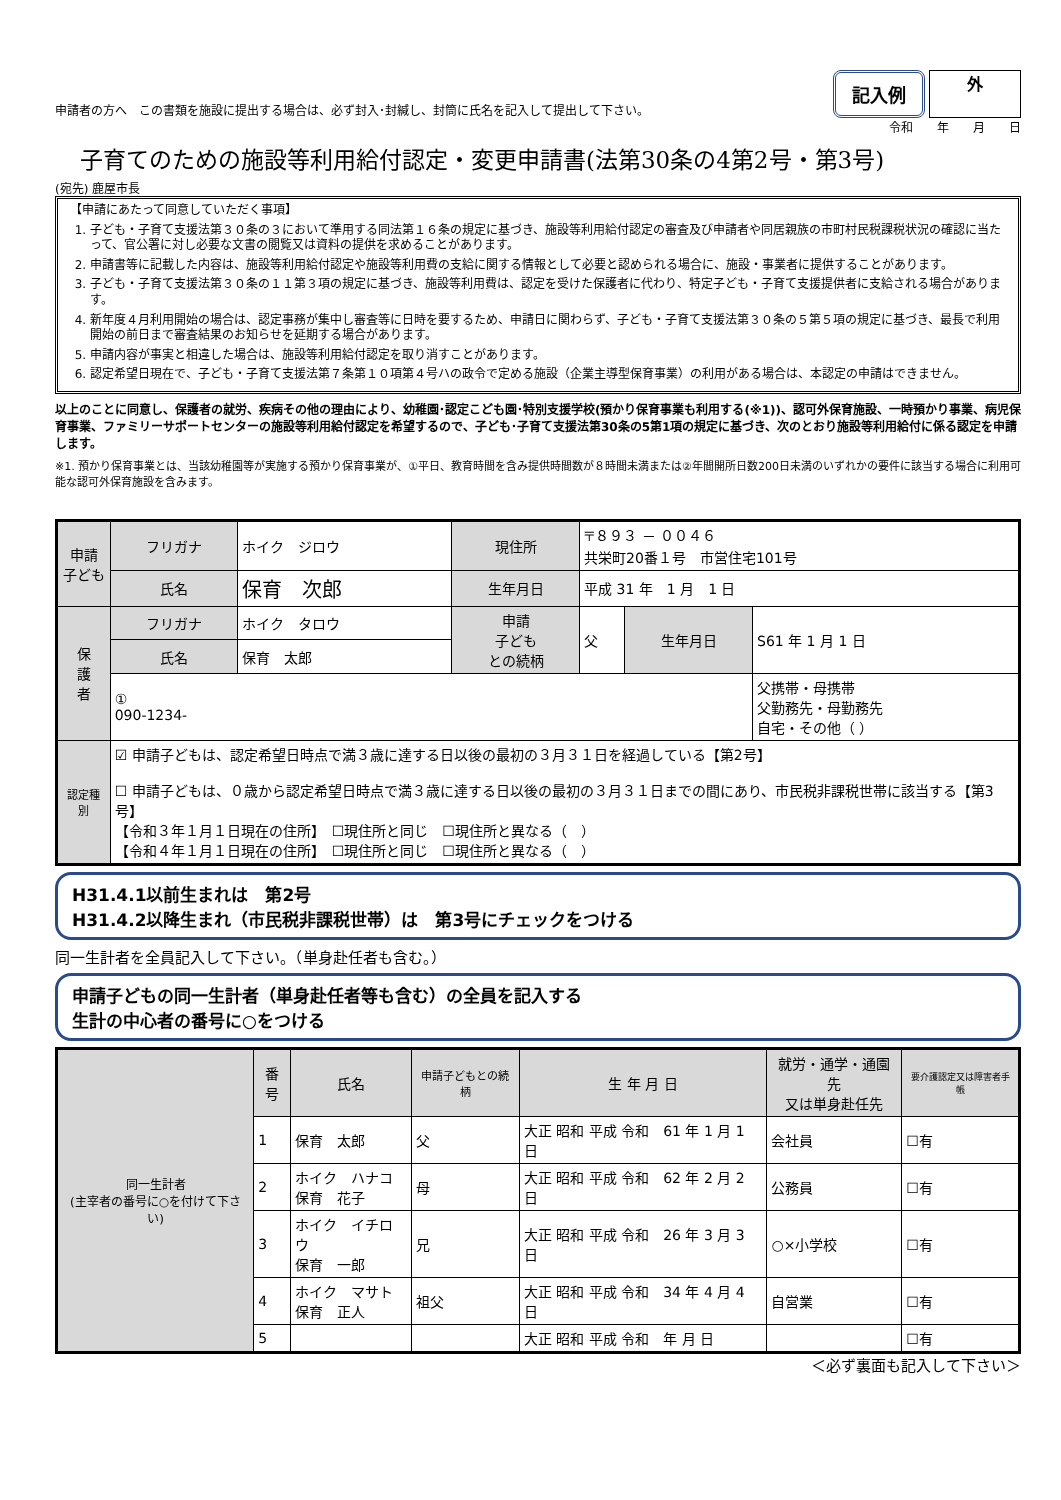申請者の方へ　この書類を施設に提出する場合は、必ず封入･封緘し、封筒に氏名を記入して提出して下さい。
記入例
外
令和　　年　　月　　日
子育てのための施設等利用給付認定・変更申請書(法第30条の4第2号・第3号)
(宛先) 鹿屋市長
【申請にあたって同意していただく事項】
1. 子ども・子育て支援法第３０条の３において準用する同法第１６条の規定に基づき、施設等利用給付認定の審査及び申請者や同居親族の市町村民税課税状況の確認に当たって、官公署に対し必要な文書の閲覧又は資料の提供を求めることがあります。
2. 申請書等に記載した内容は、施設等利用給付認定や施設等利用費の支給に関する情報として必要と認められる場合に、施設・事業者に提供することがあります。
3. 子ども・子育て支援法第３０条の１１第３項の規定に基づき、施設等利用費は、認定を受けた保護者に代わり、特定子ども・子育て支援提供者に支給される場合があります。
4. 新年度４月利用開始の場合は、認定事務が集中し審査等に日時を要するため、申請日に関わらず、子ども・子育て支援法第３０条の５第５項の規定に基づき、最長で利用開始の前日まで審査結果のお知らせを延期する場合があります。
5. 申請内容が事実と相違した場合は、施設等利用給付認定を取り消すことがあります。
6. 認定希望日現在で、子ども・子育て支援法第７条第１０項第４号ハの政令で定める施設（企業主導型保育事業）の利用がある場合は、本認定の申請はできません。
以上のことに同意し、保護者の就労、疾病その他の理由により、幼稚園･認定こども園･特別支援学校(預かり保育事業も利用する(※1))、認可外保育施設、一時預かり事業、病児保育事業、ファミリーサポートセンターの施設等利用給付認定を希望するので、子ども･子育て支援法第30条の5第1項の規定に基づき、次のとおり施設等利用給付に係る認定を申請します。
※1. 預かり保育事業とは、当該幼稚園等が実施する預かり保育事業が、①平日、教育時間を含み提供時間数が８時間未満または②年間開所日数200日未満のいずれかの要件に該当する場合に利用可能な認可外保育施設を含みます。
| 申請 子ども | フリガナ | ホイク ジロウ | 現住所 | 〒８９３ － ００４６ 共栄町20番１号 市営住宅101号 | | |
| | 氏名 | 保育 次郎 | 生年月日 | 平成 31 年 1 月 1 日 | | |
| 保 護 者 | フリガナ | ホイク タロウ | 申請 子ども との続柄 | 父 | 生年月日 | S61 年 1 月 1 日 |
| | 氏名 | 保育 太郎 | | | | |
| | ① 090-1234- | | | | | 父携帯・母携帯 父勤務先・母勤務先 自宅・その他（ ） |
| 認定種別 | ☑ 申請子どもは、認定希望日時点で満３歳に達する日以後の最初の３月３１日を経過している【第2号】 ☐ 申請子どもは、０歳から認定希望日時点で満３歳に達する日以後の最初の３月３１日までの間にあり、市民税非課税世帯に該当する【第3号】 【令和３年１月１日現在の住所】 ☐現住所と同じ ☐現住所と異なる（ ） 【令和４年１月１日現在の住所】 ☐現住所と同じ ☐現住所と異なる（ ） | | | | | |
H31.4.1以前生まれは　第2号
H31.4.2以降生まれ（市民税非課税世帯）は　第3号にチェックをつける
同一生計者を全員記入して下さい。（単身赴任者も含む。）
申請子どもの同一生計者（単身赴任者等も含む）の全員を記入する
生計の中心者の番号に○をつける
| 同一生計者 (主宰者の番号に○を付けて下さい) | 番号 | 氏名 | 申請子どもとの続柄 | 生 年 月 日 | 就労・通学・通園先 又は単身赴任先 | 要介護認定又は障害者手帳 |
| --- | --- | --- | --- | --- | --- | --- |
| | 1 | 保育 太郎 | 父 | 大正 昭和 平成 令和 61 年 1 月 1 日 | 会社員 | ☐有 |
| | 2 | ホイク ハナコ 保育 花子 | 母 | 大正 昭和 平成 令和 62 年 2 月 2 日 | 公務員 | ☐有 |
| | 3 | ホイク イチロウ 保育 一郎 | 兄 | 大正 昭和 平成 令和 26 年 3 月 3 日 | ○×小学校 | ☐有 |
| | 4 | ホイク マサト 保育 正人 | 祖父 | 大正 昭和 平成 令和 34 年 4 月 4 日 | 自営業 | ☐有 |
| | 5 | | | 大正 昭和 平成 令和 年 月 日 | | ☐有 |
＜必ず裏面も記入して下さい＞